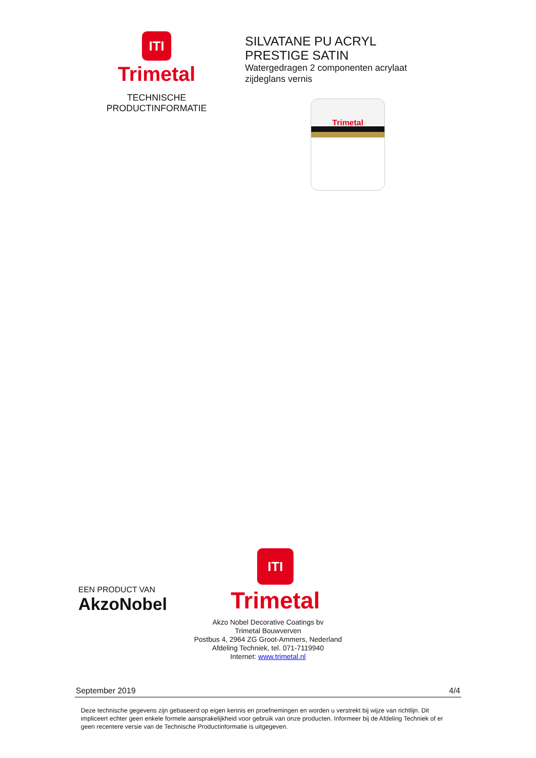ITI
Trimetal
TECHNISCHE
PRODUCTINFORMATIE
SILVATANE PU ACRYL
PRESTIGE SATIN
Watergedragen 2 componenten acrylaat
zijdeglans vernis
Trimetal
EEN PRODUCT VAN
AkzoNobel
ITI
Trimetal
Akzo Nobel Decorative Coatings bv
Trimetal Bouwverven
Postbus 4, 2964 ZG Groot-Ammers, Nederland
Afdeling Techniek, tel. 071-7119940
Internet: www.trimetal.nl
September 2019 4/4
Deze technische gegevens zijn gebaseerd op eigen kennis en proefnemingen en worden u verstrekt bij wijze van richtlijn. Dit impliceert echter geen enkele formele aansprakelijkheid voor gebruik van onze producten. Informeer bij de Afdeling Techniek of er geen recentere versie van de Technische Productinformatie is uitgegeven.